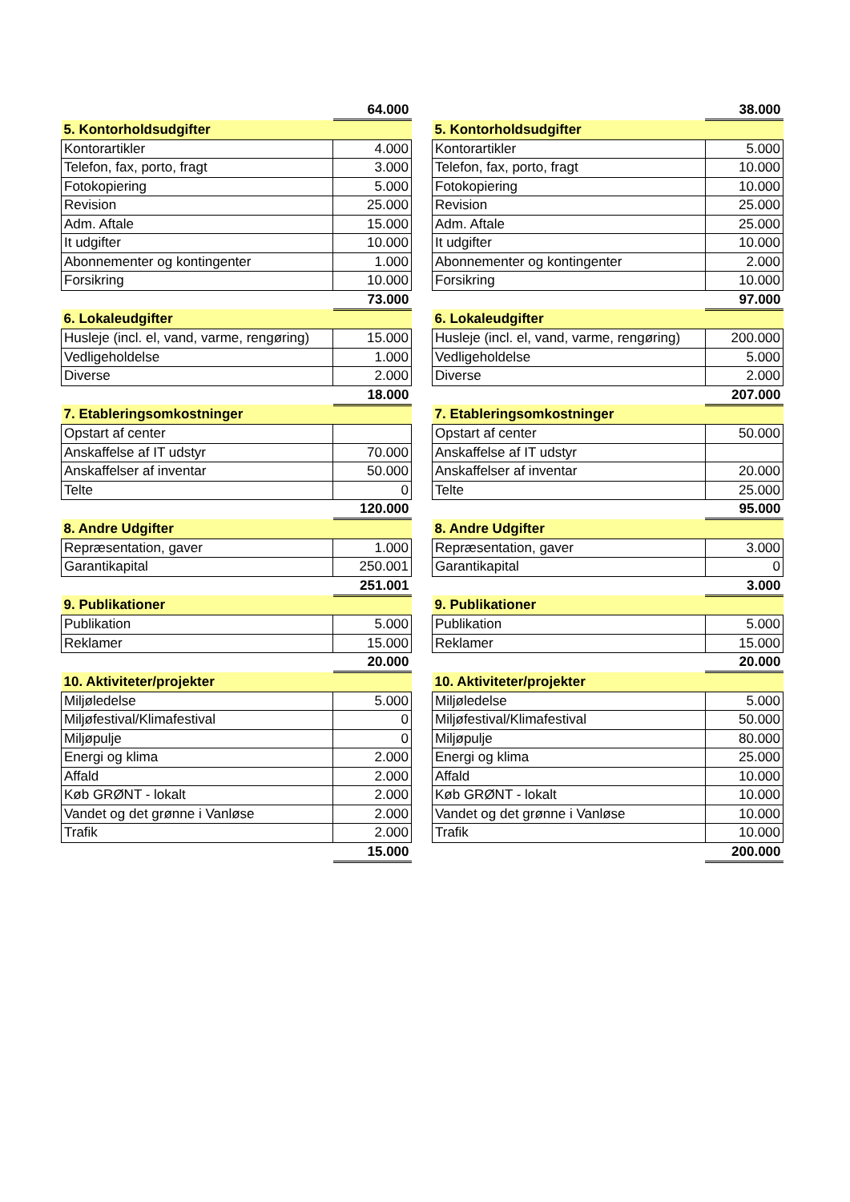| | 64.000 |
| 5. Kontorholdsudgifter | |
| Kontorartikler | 4.000 |
| Telefon, fax, porto, fragt | 3.000 |
| Fotokopiering | 5.000 |
| Revision | 25.000 |
| Adm. Aftale | 15.000 |
| It udgifter | 10.000 |
| Abonnementer og kontingenter | 1.000 |
| Forsikring | 10.000 |
| | 73.000 |
| 6. Lokaleudgifter | |
| Husleje (incl. el, vand, varme, rengøring) | 15.000 |
| Vedligeholdelse | 1.000 |
| Diverse | 2.000 |
| | 18.000 |
| 7. Etableringsomkostninger | |
| Opstart af center | |
| Anskaffelse af IT udstyr | 70.000 |
| Anskaffelser af inventar | 50.000 |
| Telte | 0 |
| | 120.000 |
| 8. Andre Udgifter | |
| Repræsentation, gaver | 1.000 |
| Garantikapital | 250.001 |
| | 251.001 |
| 9. Publikationer | |
| Publikation | 5.000 |
| Reklamer | 15.000 |
| | 20.000 |
| 10. Aktiviteter/projekter | |
| Miljøledelse | 5.000 |
| Miljøfestival/Klimafestival | 0 |
| Miljøpulje | 0 |
| Energi og klima | 2.000 |
| Affald | 2.000 |
| Køb GRØNT - lokalt | 2.000 |
| Vandet og det grønne i Vanløse | 2.000 |
| Trafik | 2.000 |
| | 15.000 |
| | 38.000 |
| 5. Kontorholdsudgifter | |
| Kontorartikler | 5.000 |
| Telefon, fax, porto, fragt | 10.000 |
| Fotokopiering | 10.000 |
| Revision | 25.000 |
| Adm. Aftale | 25.000 |
| It udgifter | 10.000 |
| Abonnementer og kontingenter | 2.000 |
| Forsikring | 10.000 |
| | 97.000 |
| 6. Lokaleudgifter | |
| Husleje (incl. el, vand, varme, rengøring) | 200.000 |
| Vedligeholdelse | 5.000 |
| Diverse | 2.000 |
| | 207.000 |
| 7. Etableringsomkostninger | |
| Opstart af center | 50.000 |
| Anskaffelse af IT udstyr | |
| Anskaffelser af inventar | 20.000 |
| Telte | 25.000 |
| | 95.000 |
| 8. Andre Udgifter | |
| Repræsentation, gaver | 3.000 |
| Garantikapital | 0 |
| | 3.000 |
| 9. Publikationer | |
| Publikation | 5.000 |
| Reklamer | 15.000 |
| | 20.000 |
| 10. Aktiviteter/projekter | |
| Miljøledelse | 5.000 |
| Miljøfestival/Klimafestival | 50.000 |
| Miljøpulje | 80.000 |
| Energi og klima | 25.000 |
| Affald | 10.000 |
| Køb GRØNT - lokalt | 10.000 |
| Vandet og det grønne i Vanløse | 10.000 |
| Trafik | 10.000 |
| | 200.000 |